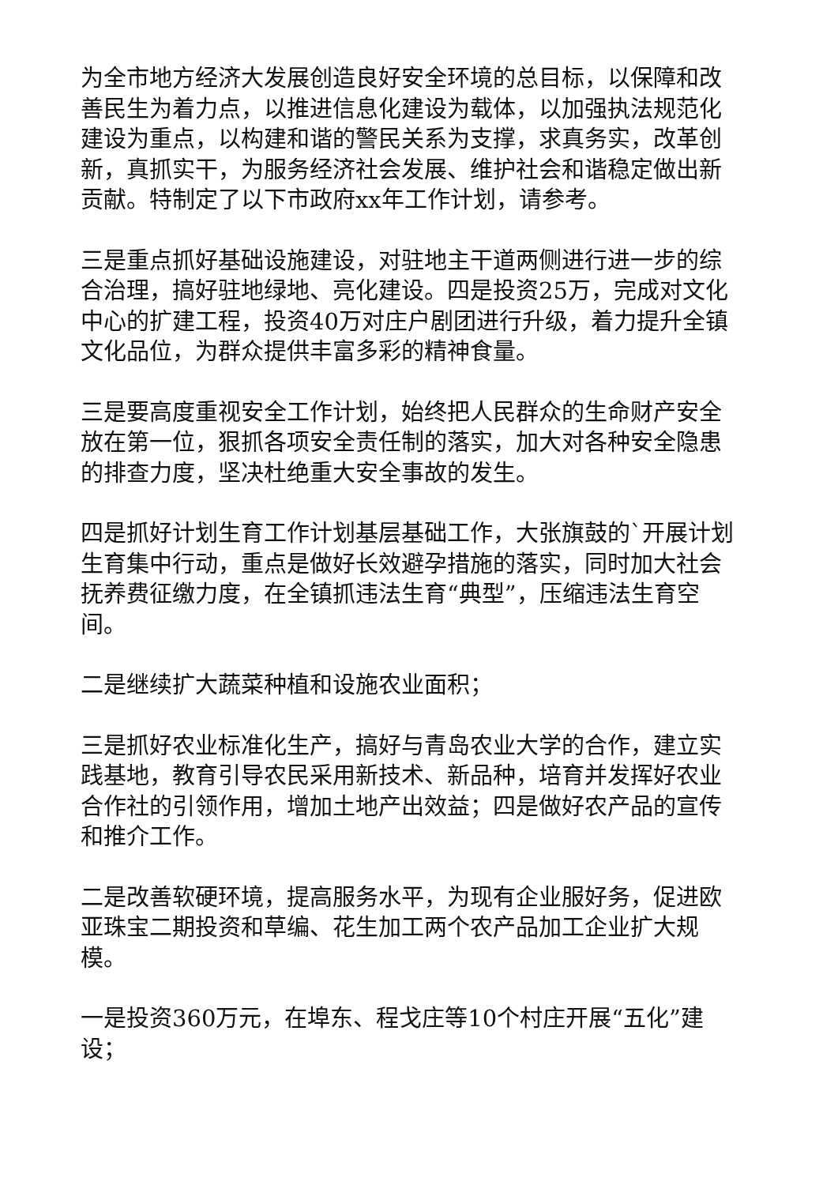为全市地方经济大发展创造良好安全环境的总目标，以保障和改善民生为着力点，以推进信息化建设为载体，以加强执法规范化建设为重点，以构建和谐的警民关系为支撑，求真务实，改革创新，真抓实干，为服务经济社会发展、维护社会和谐稳定做出新贡献。特制定了以下市政府xx年工作计划，请参考。
三是重点抓好基础设施建设，对驻地主干道两侧进行进一步的综合治理，搞好驻地绿地、亮化建设。四是投资25万，完成对文化中心的扩建工程，投资40万对庄户剧团进行升级，着力提升全镇文化品位，为群众提供丰富多彩的精神食量。
三是要高度重视安全工作计划，始终把人民群众的生命财产安全放在第一位，狠抓各项安全责任制的落实，加大对各种安全隐患的排查力度，坚决杜绝重大安全事故的发生。
四是抓好计划生育工作计划基层基础工作，大张旗鼓的`开展计划生育集中行动，重点是做好长效避孕措施的落实，同时加大社会抚养费征缴力度，在全镇抓违法生育“典型”，压缩违法生育空间。
二是继续扩大蔬菜种植和设施农业面积；
三是抓好农业标准化生产，搞好与青岛农业大学的合作，建立实践基地，教育引导农民采用新技术、新品种，培育并发挥好农业合作社的引领作用，增加土地产出效益；四是做好农产品的宣传和推介工作。
二是改善软硬环境，提高服务水平，为现有企业服好务，促进欧亚珠宝二期投资和草编、花生加工两个农产品加工企业扩大规模。
一是投资360万元，在埠东、程戈庄等10个村庄开展“五化”建设；